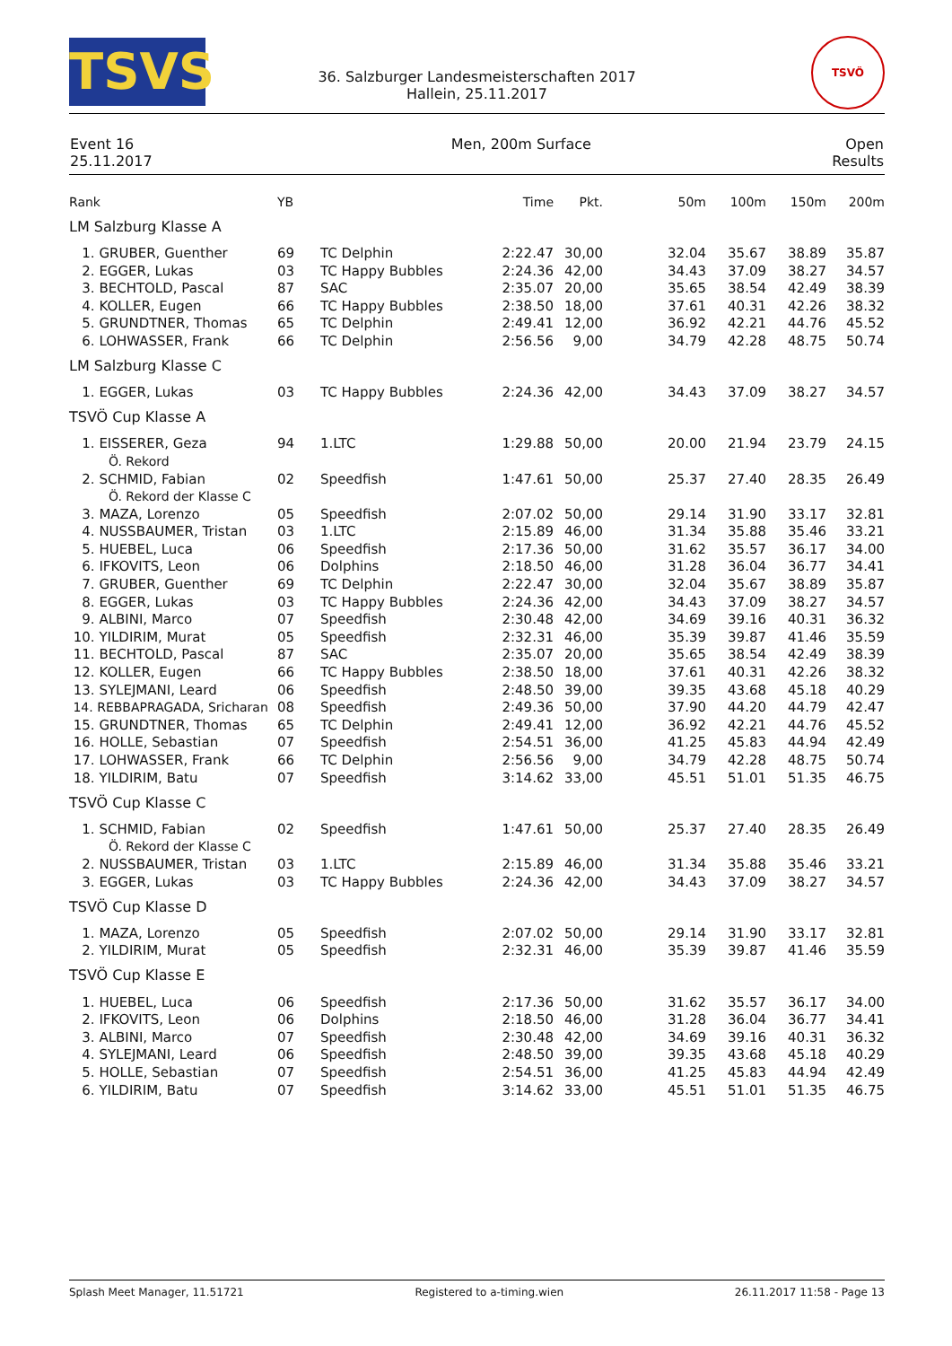TSVS TSVÖ
36. Salzburger Landesmeisterschaften 2017
Hallein, 25.11.2017
| Event 16 25.11.2017 | Men, 200m Surface | Open Results |
| Rank | YB | | Time | Pkt. | 50m | 100m | 150m | 200m |
| --- | --- | --- | --- | --- | --- | --- | --- | --- |
| LM Salzburg Klasse A | | | | | | | | |
| 1. GRUBER, Guenther | 69 | TC Delphin | 2:22.47 | 30,00 | 32.04 | 35.67 | 38.89 | 35.87 |
| 2. EGGER, Lukas | 03 | TC Happy Bubbles | 2:24.36 | 42,00 | 34.43 | 37.09 | 38.27 | 34.57 |
| 3. BECHTOLD, Pascal | 87 | SAC | 2:35.07 | 20,00 | 35.65 | 38.54 | 42.49 | 38.39 |
| 4. KOLLER, Eugen | 66 | TC Happy Bubbles | 2:38.50 | 18,00 | 37.61 | 40.31 | 42.26 | 38.32 |
| 5. GRUNDTNER, Thomas | 65 | TC Delphin | 2:49.41 | 12,00 | 36.92 | 42.21 | 44.76 | 45.52 |
| 6. LOHWASSER, Frank | 66 | TC Delphin | 2:56.56 | 9,00 | 34.79 | 42.28 | 48.75 | 50.74 |
| LM Salzburg Klasse C | | | | | | | | |
| 1. EGGER, Lukas | 03 | TC Happy Bubbles | 2:24.36 | 42,00 | 34.43 | 37.09 | 38.27 | 34.57 |
| TSVÖ Cup Klasse A | | | | | | | | |
| 1. EISSERER, Geza | 94 | 1.LTC | 1:29.88 | 50,00 | 20.00 | 21.94 | 23.79 | 24.15 |
| Ö. Rekord | | | | | | | | |
| 2. SCHMID, Fabian | 02 | Speedfish | 1:47.61 | 50,00 | 25.37 | 27.40 | 28.35 | 26.49 |
| Ö. Rekord der Klasse C | | | | | | | | |
| 3. MAZA, Lorenzo | 05 | Speedfish | 2:07.02 | 50,00 | 29.14 | 31.90 | 33.17 | 32.81 |
| 4. NUSSBAUMER, Tristan | 03 | 1.LTC | 2:15.89 | 46,00 | 31.34 | 35.88 | 35.46 | 33.21 |
| 5. HUEBEL, Luca | 06 | Speedfish | 2:17.36 | 50,00 | 31.62 | 35.57 | 36.17 | 34.00 |
| 6. IFKOVITS, Leon | 06 | Dolphins | 2:18.50 | 46,00 | 31.28 | 36.04 | 36.77 | 34.41 |
| 7. GRUBER, Guenther | 69 | TC Delphin | 2:22.47 | 30,00 | 32.04 | 35.67 | 38.89 | 35.87 |
| 8. EGGER, Lukas | 03 | TC Happy Bubbles | 2:24.36 | 42,00 | 34.43 | 37.09 | 38.27 | 34.57 |
| 9. ALBINI, Marco | 07 | Speedfish | 2:30.48 | 42,00 | 34.69 | 39.16 | 40.31 | 36.32 |
| 10. YILDIRIM, Murat | 05 | Speedfish | 2:32.31 | 46,00 | 35.39 | 39.87 | 41.46 | 35.59 |
| 11. BECHTOLD, Pascal | 87 | SAC | 2:35.07 | 20,00 | 35.65 | 38.54 | 42.49 | 38.39 |
| 12. KOLLER, Eugen | 66 | TC Happy Bubbles | 2:38.50 | 18,00 | 37.61 | 40.31 | 42.26 | 38.32 |
| 13. SYLEJMANI, Leard | 06 | Speedfish | 2:48.50 | 39,00 | 39.35 | 43.68 | 45.18 | 40.29 |
| 14. REBBAPRAGADA, Sricharan | 08 | Speedfish | 2:49.36 | 50,00 | 37.90 | 44.20 | 44.79 | 42.47 |
| 15. GRUNDTNER, Thomas | 65 | TC Delphin | 2:49.41 | 12,00 | 36.92 | 42.21 | 44.76 | 45.52 |
| 16. HOLLE, Sebastian | 07 | Speedfish | 2:54.51 | 36,00 | 41.25 | 45.83 | 44.94 | 42.49 |
| 17. LOHWASSER, Frank | 66 | TC Delphin | 2:56.56 | 9,00 | 34.79 | 42.28 | 48.75 | 50.74 |
| 18. YILDIRIM, Batu | 07 | Speedfish | 3:14.62 | 33,00 | 45.51 | 51.01 | 51.35 | 46.75 |
| TSVÖ Cup Klasse C | | | | | | | | |
| 1. SCHMID, Fabian | 02 | Speedfish | 1:47.61 | 50,00 | 25.37 | 27.40 | 28.35 | 26.49 |
| Ö. Rekord der Klasse C | | | | | | | | |
| 2. NUSSBAUMER, Tristan | 03 | 1.LTC | 2:15.89 | 46,00 | 31.34 | 35.88 | 35.46 | 33.21 |
| 3. EGGER, Lukas | 03 | TC Happy Bubbles | 2:24.36 | 42,00 | 34.43 | 37.09 | 38.27 | 34.57 |
| TSVÖ Cup Klasse D | | | | | | | | |
| 1. MAZA, Lorenzo | 05 | Speedfish | 2:07.02 | 50,00 | 29.14 | 31.90 | 33.17 | 32.81 |
| 2. YILDIRIM, Murat | 05 | Speedfish | 2:32.31 | 46,00 | 35.39 | 39.87 | 41.46 | 35.59 |
| TSVÖ Cup Klasse E | | | | | | | | |
| 1. HUEBEL, Luca | 06 | Speedfish | 2:17.36 | 50,00 | 31.62 | 35.57 | 36.17 | 34.00 |
| 2. IFKOVITS, Leon | 06 | Dolphins | 2:18.50 | 46,00 | 31.28 | 36.04 | 36.77 | 34.41 |
| 3. ALBINI, Marco | 07 | Speedfish | 2:30.48 | 42,00 | 34.69 | 39.16 | 40.31 | 36.32 |
| 4. SYLEJMANI, Leard | 06 | Speedfish | 2:48.50 | 39,00 | 39.35 | 43.68 | 45.18 | 40.29 |
| 5. HOLLE, Sebastian | 07 | Speedfish | 2:54.51 | 36,00 | 41.25 | 45.83 | 44.94 | 42.49 |
| 6. YILDIRIM, Batu | 07 | Speedfish | 3:14.62 | 33,00 | 45.51 | 51.01 | 51.35 | 46.75 |
Splash Meet Manager, 11.51721 Registered to a-timing.wien 26.11.2017 11:58 - Page 13